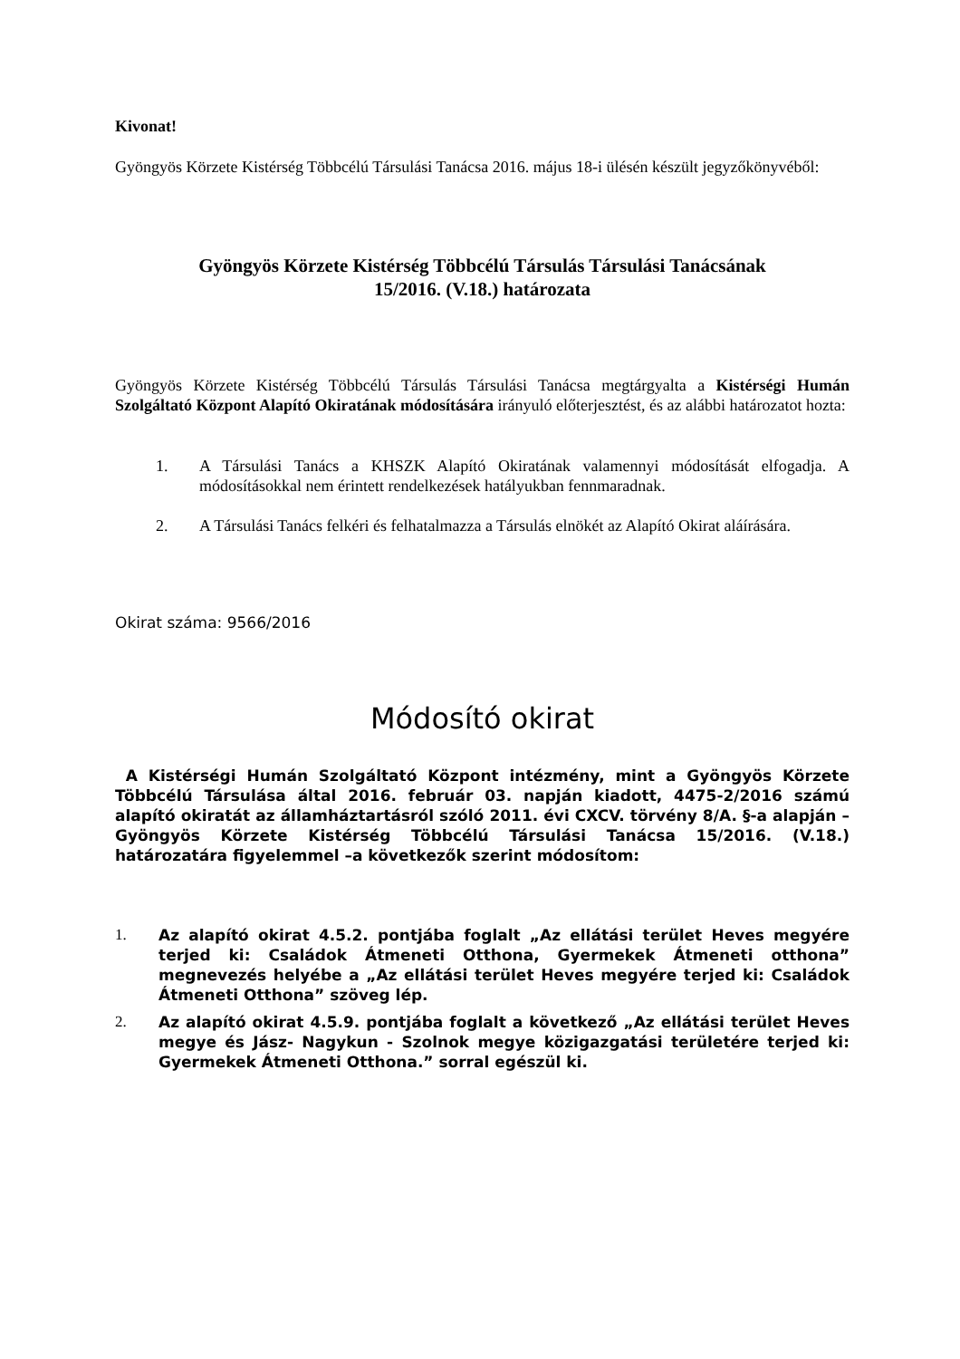Kivonat!
Gyöngyös Körzete Kistérség Többcélú Társulási Tanácsa 2016. május 18-i ülésén készült jegyzőkönyvéből:
Gyöngyös Körzete Kistérség Többcélú Társulás Társulási Tanácsának
15/2016. (V.18.) határozata
Gyöngyös Körzete Kistérség Többcélú Társulás Társulási Tanácsa megtárgyalta a Kistérségi Humán Szolgáltató Központ Alapító Okiratának módosítására irányuló előterjesztést, és az alábbi határozatot hozta:
1. A Társulási Tanács a KHSZK Alapító Okiratának valamennyi módosítását elfogadja. A módosításokkal nem érintett rendelkezések hatályukban fennmaradnak.
2. A Társulási Tanács felkéri és felhatalmazza a Társulás elnökét az Alapító Okirat aláírására.
Okirat száma: 9566/2016
Módosító okirat
A Kistérségi Humán Szolgáltató Központ intézmény, mint a Gyöngyös Körzete Többcélú Társulása által 2016. február 03. napján kiadott, 4475-2/2016 számú alapító okiratát az államháztartásról szóló 2011. évi CXCV. törvény 8/A. §-a alapján –Gyöngyös Körzete Kistérség Többcélú Társulási Tanácsa 15/2016. (V.18.) határozatára figyelemmel –a következők szerint módosítom:
1. Az alapító okirat 4.5.2. pontjába foglalt „Az ellátási terület Heves megyére terjed ki: Családok Átmeneti Otthona, Gyermekek Átmeneti otthona” megnevezés helyébe a „Az ellátási terület Heves megyére terjed ki: Családok Átmeneti Otthona” szöveg lép.
2. Az alapító okirat 4.5.9. pontjába foglalt a következő „Az ellátási terület Heves megye és Jász- Nagykun - Szolnok megye közigazgatási területére terjed ki: Gyermekek Átmeneti Otthona.” sorral egészül ki.